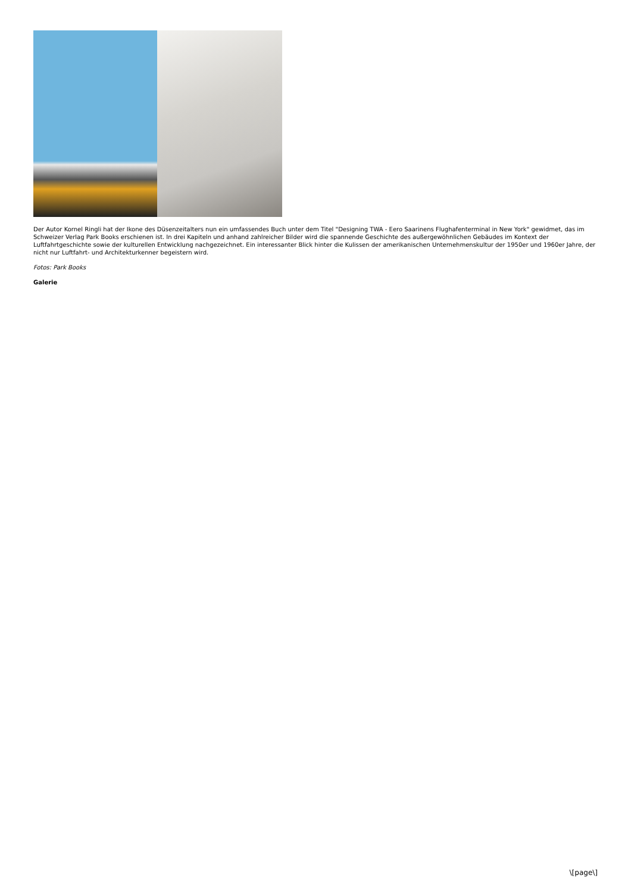Der Autor Kornel Ringli hat der Ikone des Düsenzeitalters nun ein umfassendes Buch unter dem Titel "Designing TWA - Eero Saarinens Flughafenterminal in New York" gewidmet, das im Schweizer Verlag Park Books erschienen ist. In drei Kapiteln und anhand zahlreicher Bilder wird die spannende Geschichte des außergewöhnlichen Gebäudes im Kontext der Luftfahrtgeschichte sowie der kulturellen Entwicklung nachgezeichnet. Ein interessanter Blick hinter die Kulissen der amerikanischen Unternehmenskultur der 1950er und 1960er Jahre, der nicht nur Luftfahrt- und Architekturkenner begeistern wird.
Fotos: Park Books
Galerie
\[page\]